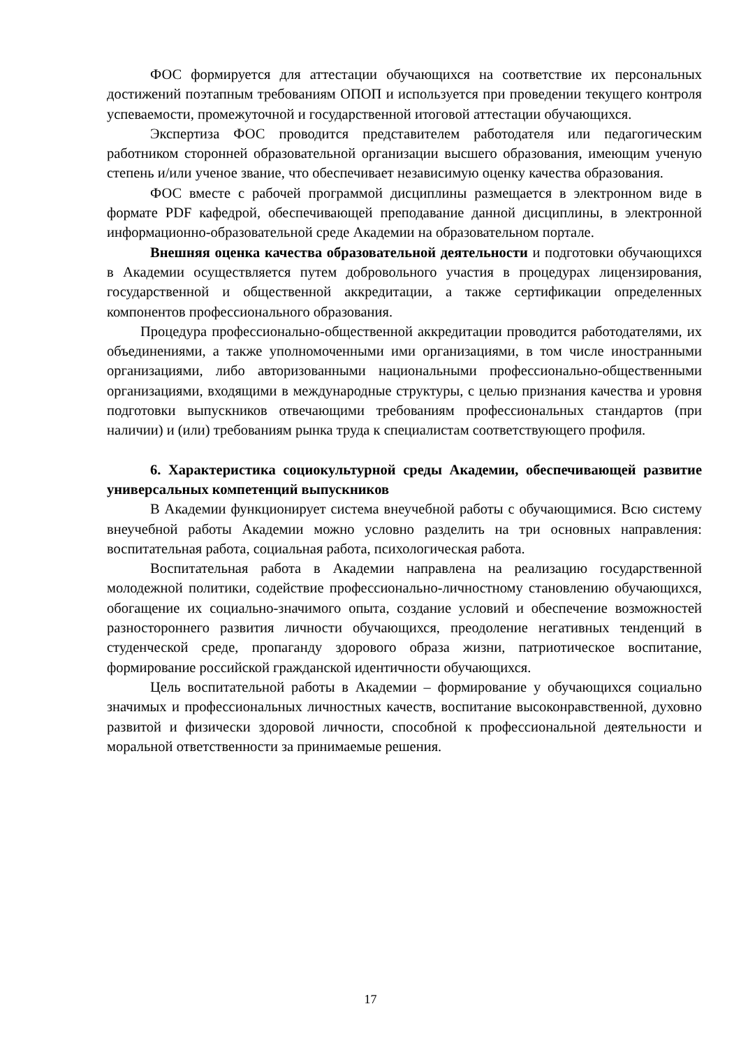ФОС формируется для аттестации обучающихся на соответствие их персональных достижений поэтапным требованиям ОПОП и используется при проведении текущего контроля успеваемости, промежуточной и государственной итоговой аттестации обучающихся.
Экспертиза ФОС проводится представителем работодателя или педагогическим работником сторонней образовательной организации высшего образования, имеющим ученую степень и/или ученое звание, что обеспечивает независимую оценку качества образования.
ФОС вместе с рабочей программой дисциплины размещается в электронном виде в формате PDF кафедрой, обеспечивающей преподавание данной дисциплины, в электронной информационно-образовательной среде Академии на образовательном портале.
Внешняя оценка качества образовательной деятельности и подготовки обучающихся в Академии осуществляется путем добровольного участия в процедурах лицензирования, государственной и общественной аккредитации, а также сертификации определенных компонентов профессионального образования.
Процедура профессионально-общественной аккредитации проводится работодателями, их объединениями, а также уполномоченными ими организациями, в том числе иностранными организациями, либо авторизованными национальными профессионально-общественными организациями, входящими в международные структуры, с целью признания качества и уровня подготовки выпускников отвечающими требованиям профессиональных стандартов (при наличии) и (или) требованиям рынка труда к специалистам соответствующего профиля.
6. Характеристика социокультурной среды Академии, обеспечивающей развитие универсальных компетенций выпускников
В Академии функционирует система внеучебной работы с обучающимися. Всю систему внеучебной работы Академии можно условно разделить на три основных направления: воспитательная работа, социальная работа, психологическая работа.
Воспитательная работа в Академии направлена на реализацию государственной молодежной политики, содействие профессионально-личностному становлению обучающихся, обогащение их социально-значимого опыта, создание условий и обеспечение возможностей разностороннего развития личности обучающихся, преодоление негативных тенденций в студенческой среде, пропаганду здорового образа жизни, патриотическое воспитание, формирование российской гражданской идентичности обучающихся.
Цель воспитательной работы в Академии – формирование у обучающихся социально значимых и профессиональных личностных качеств, воспитание высоконравственной, духовно развитой и физически здоровой личности, способной к профессиональной деятельности и моральной ответственности за принимаемые решения.
17